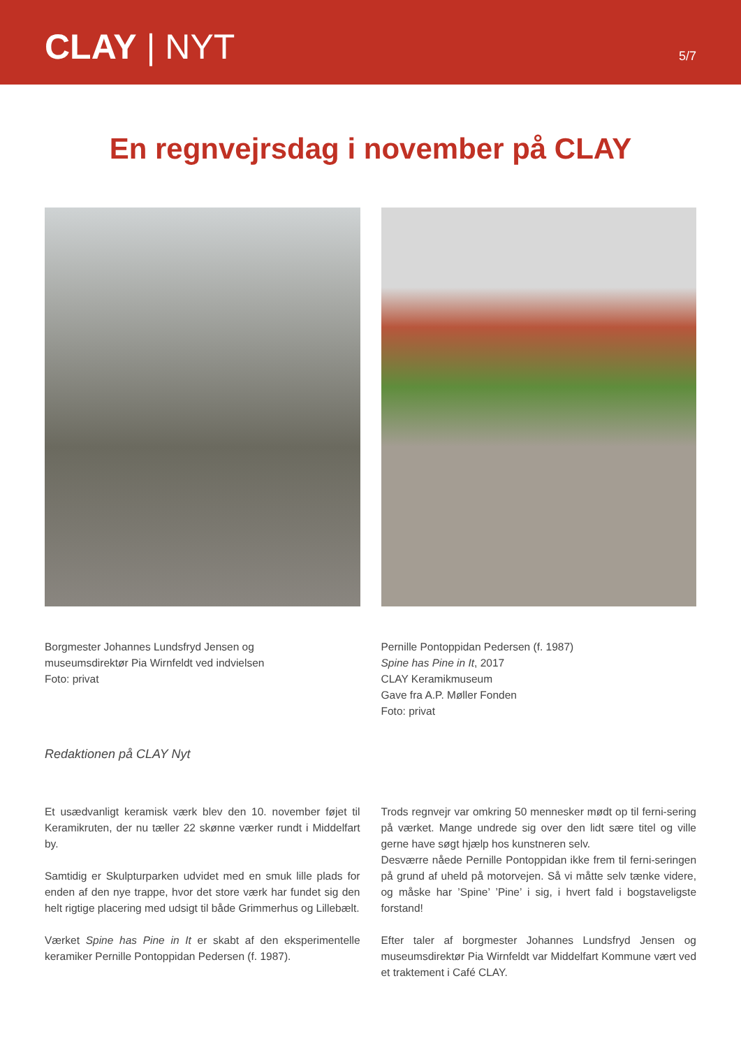CLAY | NYT
5/7
En regnvejrsdag i november på CLAY
Borgmester Johannes Lundsfryd Jensen og
museumsdirektør Pia Wirnfeldt ved indvielsen
Foto: privat
Pernille Pontoppidan Pedersen (f. 1987)
Spine has Pine in It, 2017
CLAY Keramikmuseum
Gave fra A.P. Møller Fonden
Foto: privat
Redaktionen på CLAY Nyt
Et usædvanligt keramisk værk blev den 10. november føjet til Keramikruten, der nu tæller 22 skønne værker rundt i Middelfart by.
Samtidig er Skulpturparken udvidet med en smuk lille plads for enden af den nye trappe, hvor det store værk har fundet sig den helt rigtige placering med udsigt til både Grimmerhus og Lillebælt.
Værket Spine has Pine in It er skabt af den eksperimentelle keramiker Pernille Pontoppidan Pedersen (f. 1987).
Trods regnvejr var omkring 50 mennesker mødt op til ferni-sering på værket. Mange undrede sig over den lidt sære titel og ville gerne have søgt hjælp hos kunstneren selv.
Desværre nåede Pernille Pontoppidan ikke frem til ferni-seringen på grund af uheld på motorvejen. Så vi måtte selv tænke videre, og måske har ’Spine’ ’Pine’ i sig, i hvert fald i bogstaveligste forstand!
Efter taler af borgmester Johannes Lundsfryd Jensen og museumsdirektør Pia Wirnfeldt var Middelfart Kommune vært ved et traktement i Café CLAY.